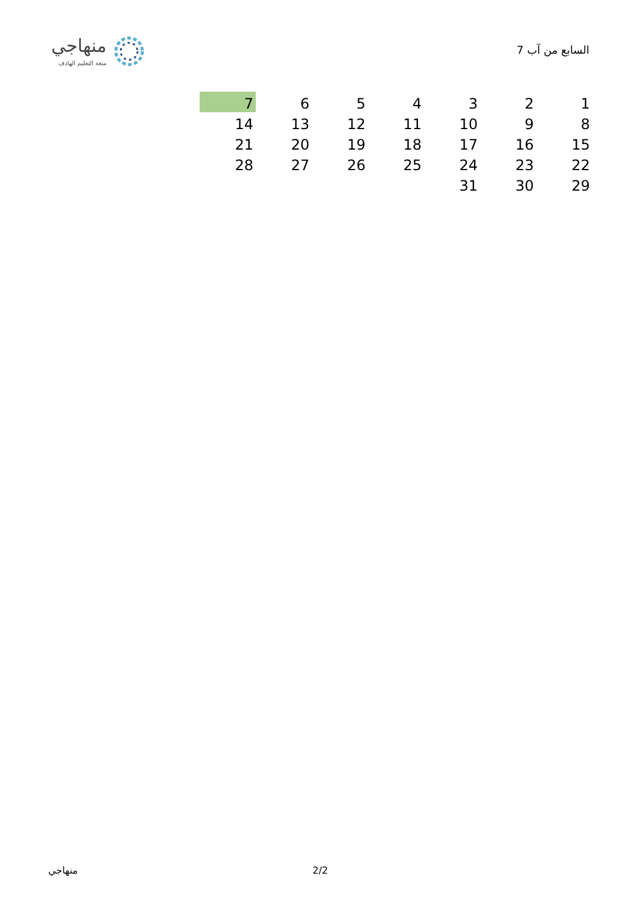7 السابع من آب
منهاجي
متعة التعليم الهادف
| 1 | 2 | 3 | 4 | 5 | 6 | 7 |
| 8 | 9 | 10 | 11 | 12 | 13 | 14 |
| 15 | 16 | 17 | 18 | 19 | 20 | 21 |
| 22 | 23 | 24 | 25 | 26 | 27 | 28 |
| 29 | 30 | 31 | | | | |
منهاجي 2/2